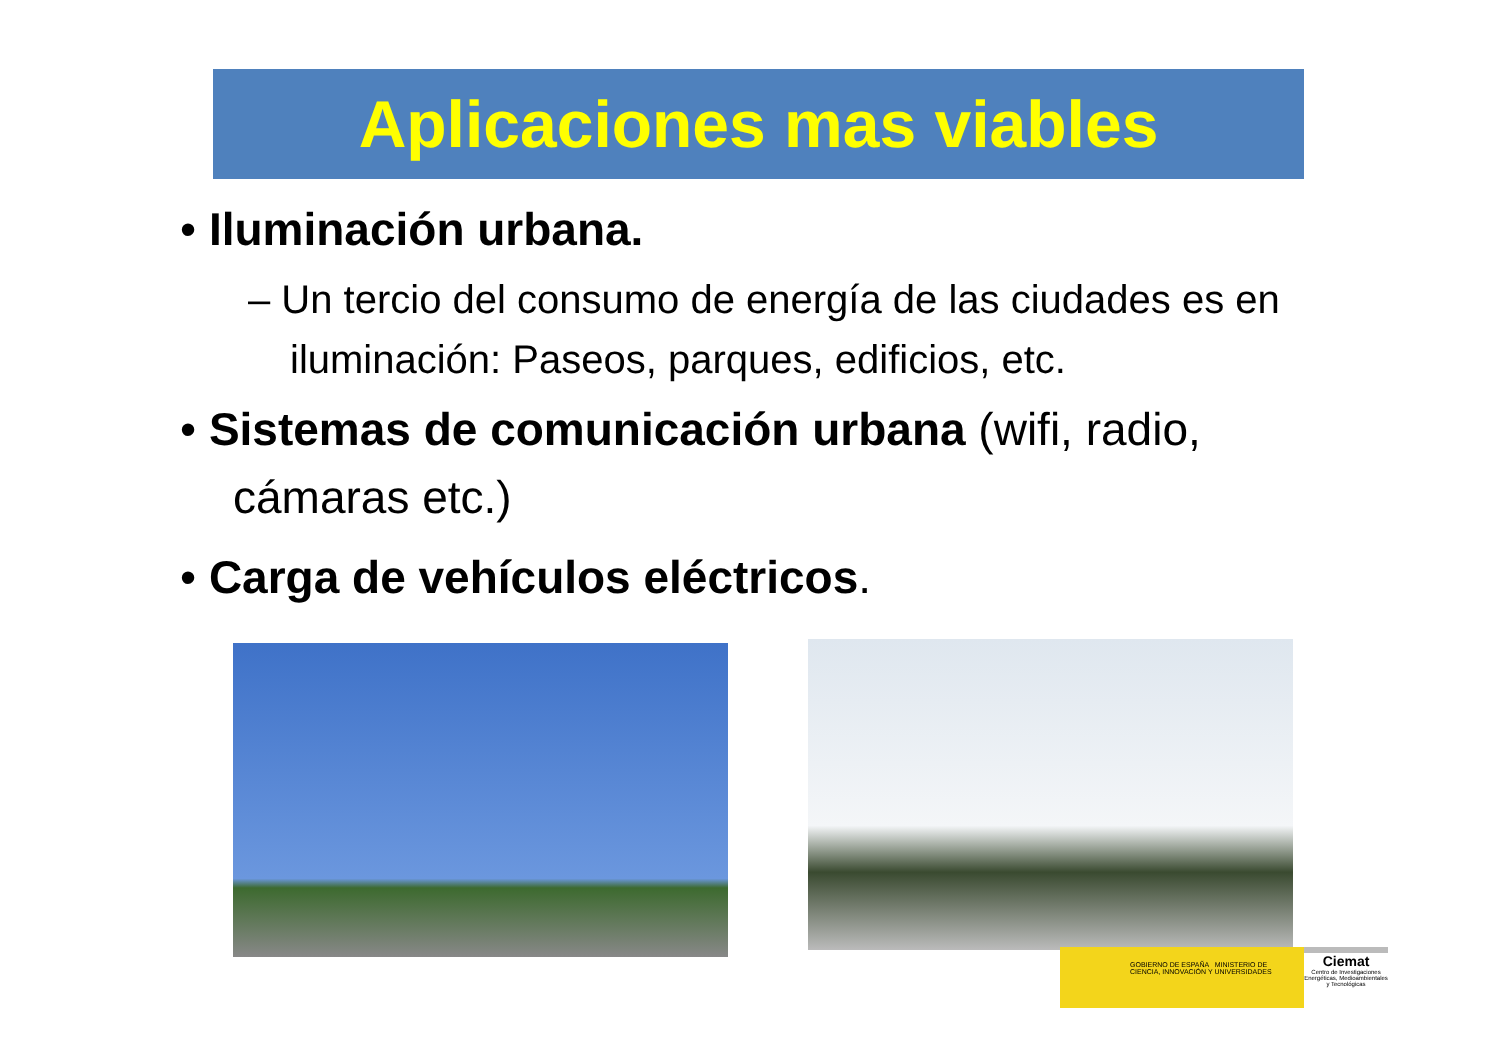Aplicaciones mas viables
• Iluminación urbana.
– Un tercio del consumo de energía de las ciudades es en iluminación: Paseos, parques, edificios, etc.
• Sistemas de comunicación urbana (wifi, radio, cámaras etc.)
• Carga de vehículos eléctricos.
GOBIERNO DE ESPAÑA MINISTERIO DE CIENCIA, INNOVACIÓN Y UNIVERSIDADES
Ciemat
Centro de Investigaciones Energéticas, Medioambientales y Tecnológicas